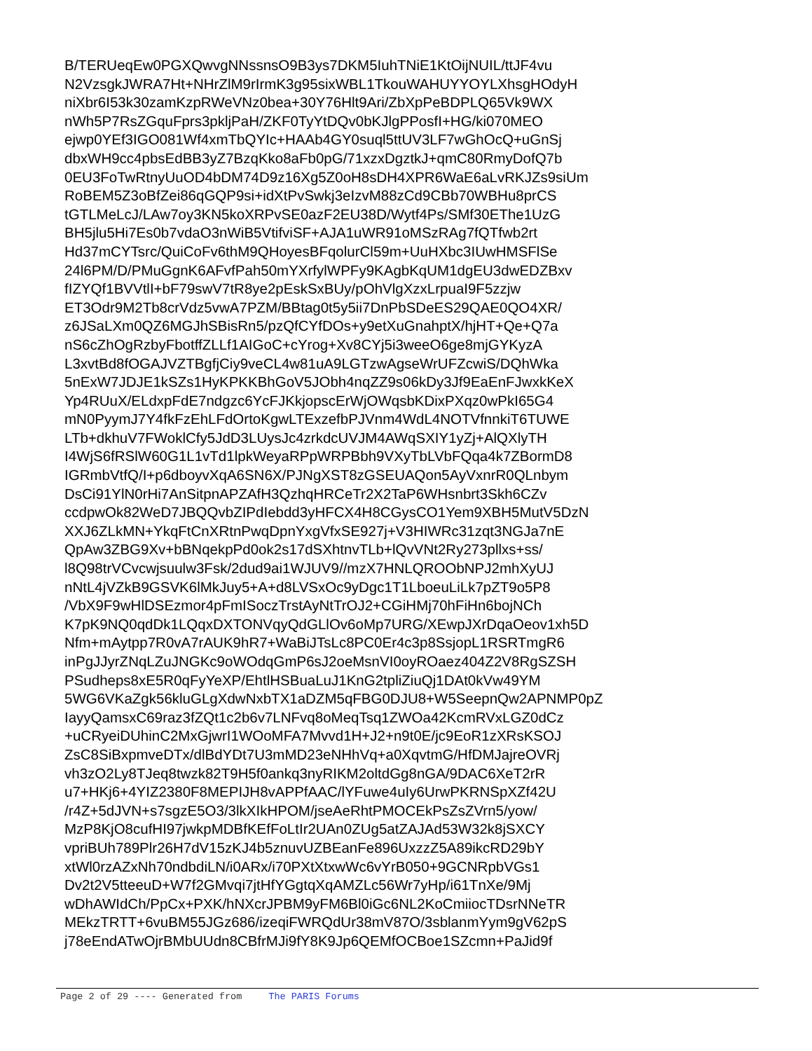B/TERUeqEw0PGXQwvgNNssnsO9B3ys7DKM5IuhTNiE1KtOijNUIL/ttJF4vu N2VzsgkJWRA7Ht+NHrZlM9rIrmK3g95sixWBL1TkouWAHUYYOYLXhsgHOdyH niXbr6I53k30zamKzpRWeVNz0bea+30Y76Hlt9Ari/ZbXpPeBDPLQ65Vk9WX nWh5P7RsZGquFprs3pkljPaH/ZKF0TyYtDQv0bKJlgPPosfI+HG/ki070MEO ejwp0YEf3IGO081Wf4xmTbQYIc+HAAb4GY0suql5ttUV3LF7wGhOcQ+uGnSj dbxWH9cc4pbsEdBB3yZ7BzqKko8aFb0pG/71xzxDgztkJ+qmC80RmyDofQ7b 0EU3FoTwRtnyUuOD4bDM74D9z16Xg5Z0oH8sDH4XPR6WaE6aLvRKJZs9siUm RoBEM5Z3oBfZei86qGQP9si+idXtPvSwkj3eIzvM88zCd9CBb70WBHu8prCS tGTLMeLcJ/LAw7oy3KN5koXRPvSE0azF2EU38D/Wytf4Ps/SMf30EThe1UzG BH5jlu5Hi7Es0b7vdaO3nWiB5VtifviSF+AJA1uWR91oMSzRAg7fQTfwb2rt Hd37mCYTsrc/QuiCoFv6thM9QHoyesBFqolurCl59m+UuHXbc3IUwHMSFlSe 24l6PM/D/PMuGgnK6AFvfPah50mYXrfylWPFy9KAgbKqUM1dgEU3dwEDZBxv fIZYQf1BVVtlI+bF79swV7tR8ye2pEskSxBUy/pOhVlgXzxLrpuaI9F5zzjw ET3Odr9M2Tb8crVdz5vwA7PZM/BBtag0t5y5ii7DnPbSDeES29QAE0QO4XR/ z6JSaLXm0QZ6MGJhSBisRn5/pzQfCYfDOs+y9etXuGnahptX/hjHT+Qe+Q7a nS6cZhOgRzbyFbotffZLLf1AIGoC+cYrog+Xv8CYj5i3weeO6ge8mjGYKyzA L3xvtBd8fOGAJVZTBgfjCiy9veCL4w81uA9LGTzwAgseWrUFZcwiS/DQhWka 5nExW7JDJE1kSZs1HyKPKKBhGoV5JObh4nqZZ9s06kDy3Jf9EaEnFJwxkKeX Yp4RUuX/ELdxpFdE7ndgzc6YcFJKkjopscErWjOWqsbKDixPXqz0wPkI65G4 mN0PyymJ7Y4fkFzEhLFdOrtoKgwLTExzefbPJVnm4WdL4NOTVfnnkiT6TUWE LTb+dkhuV7FWoklCfy5JdD3LUysJc4zrkdcUVJM4AWqSXIY1yZj+AlQXlyTH I4WjS6fRSlW60G1L1vTd1lpkWeyaRPpWRPBbh9VXyTbLVbFQqa4k7ZBormD8 IGRmbVtfQ/I+p6dboyvXqA6SN6X/PJNgXST8zGSEUAQon5AyVxnrR0QLnbym DsCi91YlN0rHi7AnSitpnAPZAfH3QzhqHRCeTr2X2TaP6WHsnbrt3Skh6CZv ccdpwOk82WeD7JBQQvbZIPdIebdd3yHFCX4H8CGysCO1Yem9XBH5MutV5DzN XXJ6ZLkMN+YkqFtCnXRtnPwqDpnYxgVfxSE927j+V3HIWRc31zqt3NGJa7nE QpAw3ZBG9Xv+bBNqekpPd0ok2s17dSXhtnvTLb+lQvVNt2Ry273pllxs+ss/ l8Q98trVCvcwjsuulw3Fsk/2dud9ai1WJUV9//mzX7HNLQROObNPJ2mhXyUJ nNtL4jVZkB9GSVK6lMkJuy5+A+d8LVSxOc9yDgc1T1LboeuLiLk7pZT9o5P8 /VbX9F9wHlDSEzmor4pFmISoczTrstAyNtTrOJ2+CGiHMj70hFiHn6bojNCh K7pK9NQ0qdDk1LQqxDXTONVqyQdGLlOv6oMp7URG/XEwpJXrDqaOeov1xh5D Nfm+mAytpp7R0vA7rAUK9hR7+WaBiJTsLc8PC0Er4c3p8SsjopL1RSRTmgR6 inPgJJyrZNqLZuJNGKc9oWOdqGmP6sJ2oeMsnVI0oyROaez404Z2V8RgSZSH PSudheps8xE5R0qFyYeXP/EhtlHSBuaLuJ1KnG2tpliZiuQj1DAt0kVw49YM 5WG6VKaZgk56kluGLgXdwNxbTX1aDZM5qFBG0DJU8+W5SeepnQw2APNMP0pZ IayyQamsxC69raz3fZQt1c2b6v7LNFvq8oMeqTsq1ZWOa42KcmRVxLGZ0dCz +uCRyeiDUhinC2MxGjwrI1WOoMFA7Mvvd1H+J2+n9t0E/jc9EoR1zXRsKSOJ ZsC8SiBxpmveDTx/dlBdYDt7U3mMD23eNHhVq+a0XqvtmG/HfDMJajreOVRj vh3zO2Ly8TJeq8twzk82T9H5f0ankq3nyRIKM2oltdGg8nGA/9DAC6XeT2rR u7+HKj6+4YIZ2380F8MEPIJH8vAPPfAAC/lYFuwe4uIy6UrwPKRNSpXZf42U /r4Z+5dJVN+s7sgzE5O3/3lkXIkHPOM/jseAeRhtPMOCEkPsZsZVrn5/yow/ MzP8KjO8cufHI97jwkpMDBfKEfFoLtIr2UAn0ZUg5atZAJAd53W32k8jSXCY vpriBUh789Plr26H7dV15zKJ4b5znuvUZBEanFe896UxzzZ5A89ikcRD29bY xtWl0rzAZxNh70ndbdiLN/i0ARx/i70PXtXtxwWc6vYrB050+9GCNRpbVGs1 Dv2t2V5tteeuD+W7f2GMvqi7jtHfYGgtqXqAMZLc56Wr7yHp/i61TnXe/9Mj wDhAWIdCh/PpCx+PXK/hNXcrJPBM9yFM6Bl0iGc6NL2KoCmiiocTDsrNNeTR MEkzTRTT+6vuBM55JGz686/izeqiFWRQdUr38mV87O/3sblanmYym9gV62pS j78eEndATwOjrBMbUUdn8CBfrMJi9fY8K9Jp6QEMfOCBoe1SZcmn+PaJid9f
Page 2 of 29 ---- Generated from The PARIS Forums